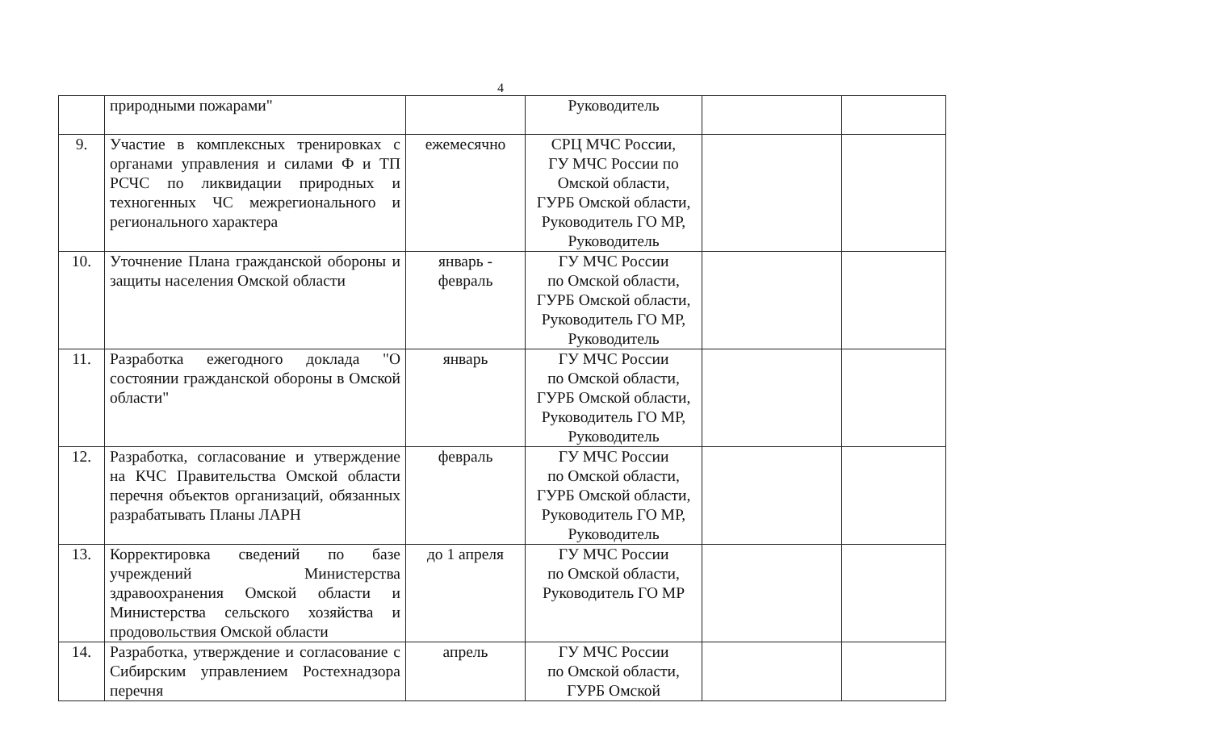4
| | природными пожарами" | | Руководитель | | |
| 9. | Участие в комплексных тренировках с органами управления и силами Ф и ТП РСЧС по ликвидации природных и техногенных ЧС межрегионального и регионального характера | ежемесячно | СРЦ МЧС России, ГУ МЧС России по Омской области, ГУРБ Омской области, Руководитель ГО МР, Руководитель | | |
| 10. | Уточнение Плана гражданской обороны и защиты населения Омской области | январь - февраль | ГУ МЧС России по Омской области, ГУРБ Омской области, Руководитель ГО МР, Руководитель | | |
| 11. | Разработка ежегодного доклада "О состоянии гражданской обороны в Омской области" | январь | ГУ МЧС России по Омской области, ГУРБ Омской области, Руководитель ГО МР, Руководитель | | |
| 12. | Разработка, согласование и утверждение на КЧС Правительства Омской области перечня объектов организаций, обязанных разрабатывать Планы ЛАРН | февраль | ГУ МЧС России по Омской области, ГУРБ Омской области, Руководитель ГО МР, Руководитель | | |
| 13. | Корректировка сведений по базе учреждений Министерства здравоохранения Омской области и Министерства сельского хозяйства и продовольствия Омской области | до 1 апреля | ГУ МЧС России по Омской области, Руководитель ГО МР | | |
| 14. | Разработка, утверждение и согласование с Сибирским управлением Ростехнадзора перечня | апрель | ГУ МЧС России по Омской области, ГУРБ Омской | | |